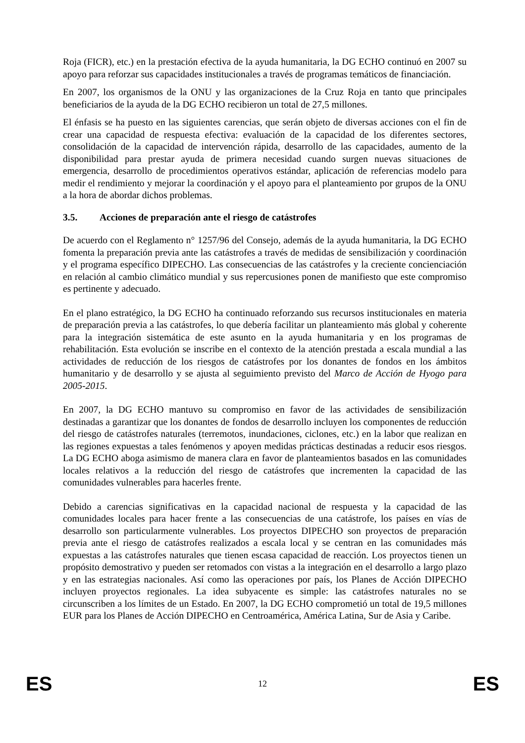Roja (FICR), etc.) en la prestación efectiva de la ayuda humanitaria, la DG ECHO continuó en 2007 su apoyo para reforzar sus capacidades institucionales a través de programas temáticos de financiación.
En 2007, los organismos de la ONU y las organizaciones de la Cruz Roja en tanto que principales beneficiarios de la ayuda de la DG ECHO recibieron un total de 27,5 millones.
El énfasis se ha puesto en las siguientes carencias, que serán objeto de diversas acciones con el fin de crear una capacidad de respuesta efectiva: evaluación de la capacidad de los diferentes sectores, consolidación de la capacidad de intervención rápida, desarrollo de las capacidades, aumento de la disponibilidad para prestar ayuda de primera necesidad cuando surgen nuevas situaciones de emergencia, desarrollo de procedimientos operativos estándar, aplicación de referencias modelo para medir el rendimiento y mejorar la coordinación y el apoyo para el planteamiento por grupos de la ONU a la hora de abordar dichos problemas.
3.5. Acciones de preparación ante el riesgo de catástrofes
De acuerdo con el Reglamento n° 1257/96 del Consejo, además de la ayuda humanitaria, la DG ECHO fomenta la preparación previa ante las catástrofes a través de medidas de sensibilización y coordinación y el programa específico DIPECHO. Las consecuencias de las catástrofes y la creciente concienciación en relación al cambio climático mundial y sus repercusiones ponen de manifiesto que este compromiso es pertinente y adecuado.
En el plano estratégico, la DG ECHO ha continuado reforzando sus recursos institucionales en materia de preparación previa a las catástrofes, lo que debería facilitar un planteamiento más global y coherente para la integración sistemática de este asunto en la ayuda humanitaria y en los programas de rehabilitación. Esta evolución se inscribe en el contexto de la atención prestada a escala mundial a las actividades de reducción de los riesgos de catástrofes por los donantes de fondos en los ámbitos humanitario y de desarrollo y se ajusta al seguimiento previsto del Marco de Acción de Hyogo para 2005-2015.
En 2007, la DG ECHO mantuvo su compromiso en favor de las actividades de sensibilización destinadas a garantizar que los donantes de fondos de desarrollo incluyen los componentes de reducción del riesgo de catástrofes naturales (terremotos, inundaciones, ciclones, etc.) en la labor que realizan en las regiones expuestas a tales fenómenos y apoyen medidas prácticas destinadas a reducir esos riesgos. La DG ECHO aboga asimismo de manera clara en favor de planteamientos basados en las comunidades locales relativos a la reducción del riesgo de catástrofes que incrementen la capacidad de las comunidades vulnerables para hacerles frente.
Debido a carencias significativas en la capacidad nacional de respuesta y la capacidad de las comunidades locales para hacer frente a las consecuencias de una catástrofe, los países en vías de desarrollo son particularmente vulnerables. Los proyectos DIPECHO son proyectos de preparación previa ante el riesgo de catástrofes realizados a escala local y se centran en las comunidades más expuestas a las catástrofes naturales que tienen escasa capacidad de reacción. Los proyectos tienen un propósito demostrativo y pueden ser retomados con vistas a la integración en el desarrollo a largo plazo y en las estrategias nacionales. Así como las operaciones por país, los Planes de Acción DIPECHO incluyen proyectos regionales. La idea subyacente es simple: las catástrofes naturales no se circunscriben a los límites de un Estado. En 2007, la DG ECHO comprometió un total de 19,5 millones EUR para los Planes de Acción DIPECHO en Centroamérica, América Latina, Sur de Asia y Caribe.
ES 12 ES